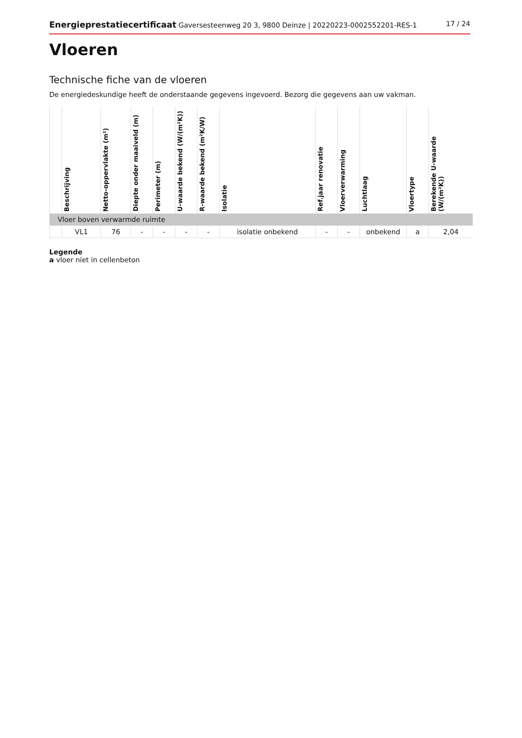Energieprestatiecertificaat Gaversesteenweg 20 3, 9800 Deinze | 20220223-0002552201-RES-1 17 / 24
Vloeren
Technische fiche van de vloeren
De energiedeskundige heeft de onderstaande gegevens ingevoerd. Bezorg die gegevens aan uw vakman.
| | Beschrijving | Netto-oppervlakte (m²) | Diepte onder maaiveld (m) | Perimeter (m) | U-waarde bekend (W/(m²K)) | R-waarde bekend (m²K/W) | Isolatie | Ref.jaar renovatie | Vloerverwarming | Luchtlaag | Vloertype | Berekende U-waarde (W/(m²K)) |
| --- | --- | --- | --- | --- | --- | --- | --- | --- | --- | --- | --- | --- |
| Vloer boven verwarmde ruimte | | | | | | | | | | | | |
| | VL1 | 76 | - | - | - | - | isolatie onbekend | - | - | onbekend | a | 2,04 |
Legende
a vloer niet in cellenbeton